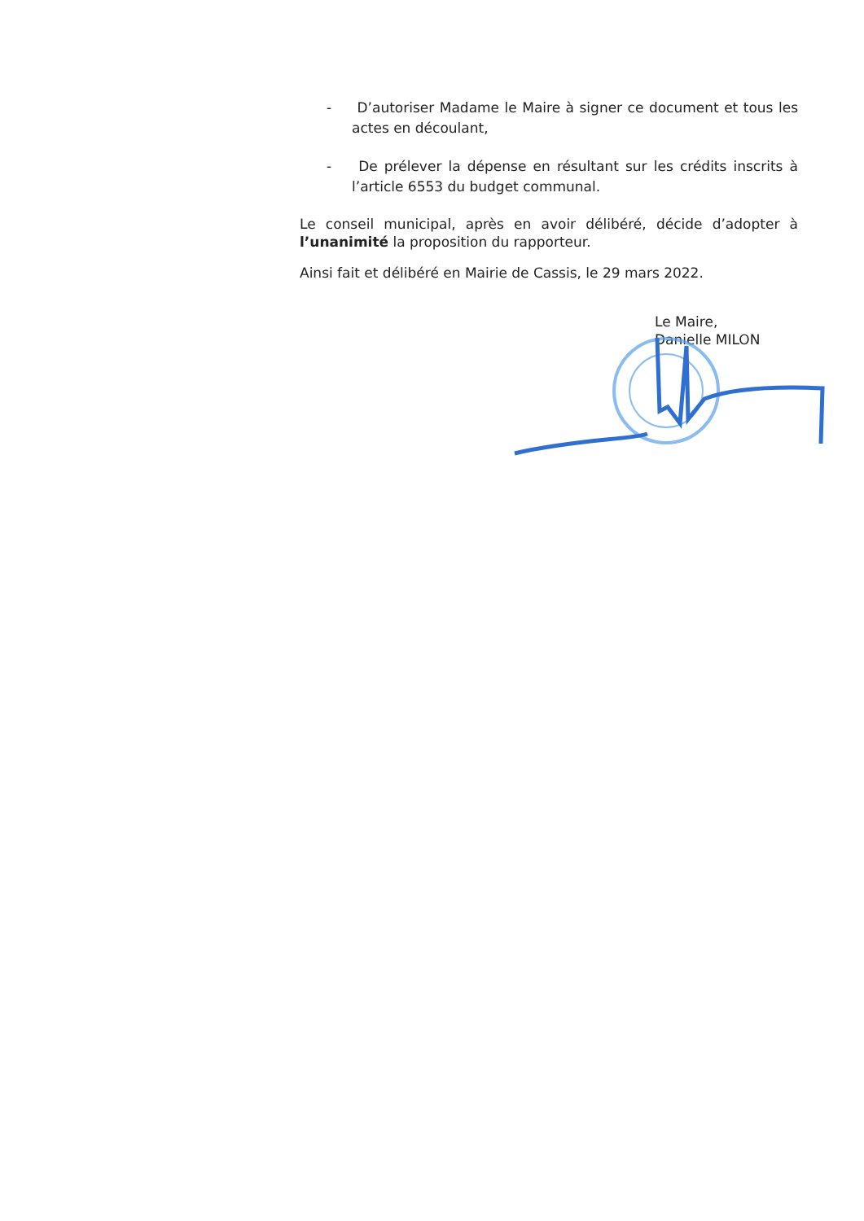- D’autoriser Madame le Maire à signer ce document et tous les actes en découlant,
- De prélever la dépense en résultant sur les crédits inscrits à l’article 6553 du budget communal.
Le conseil municipal, après en avoir délibéré, décide d’adopter à l’unanimité la proposition du rapporteur.
Ainsi fait et délibéré en Mairie de Cassis, le 29 mars 2022.
Le Maire,
Danielle MILON